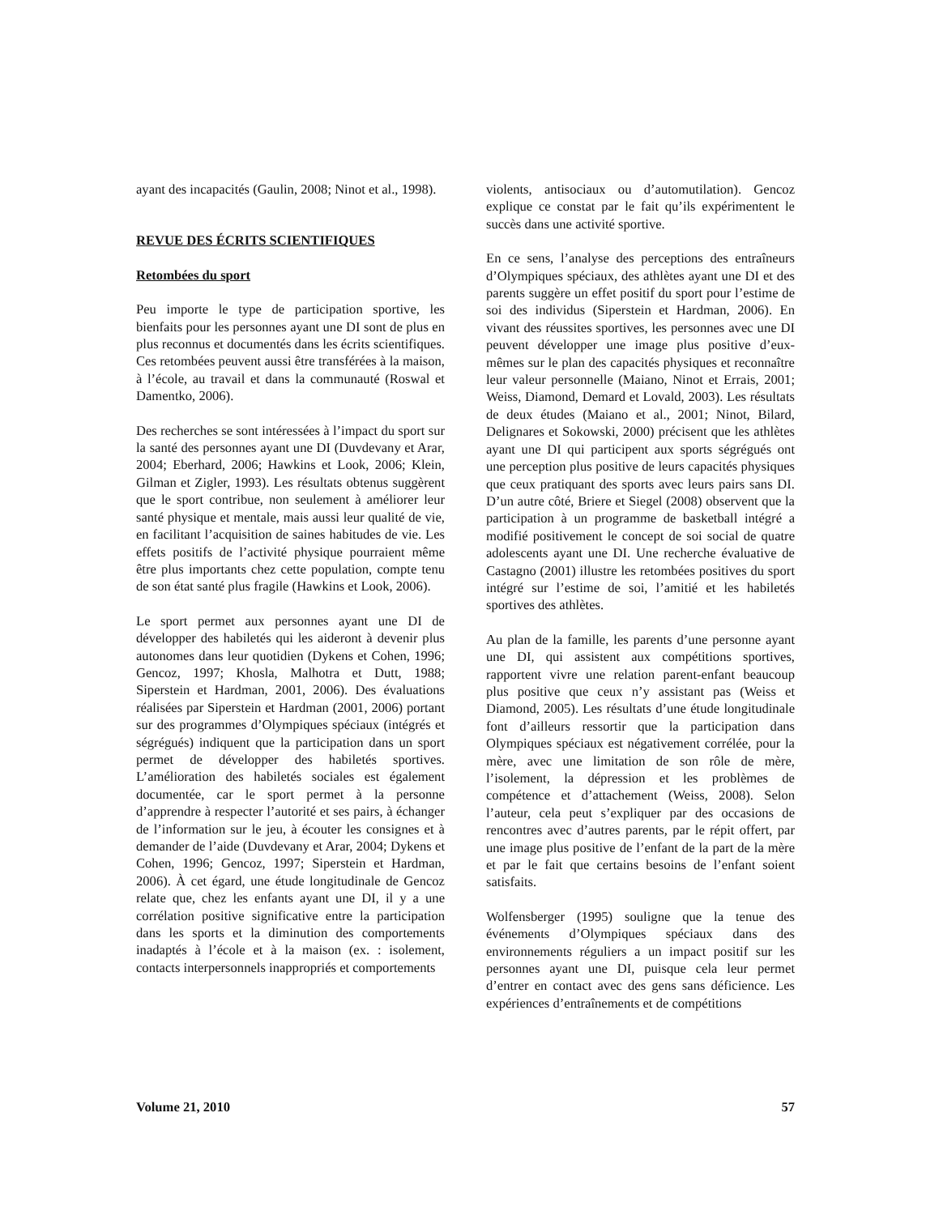ayant des incapacités (Gaulin, 2008; Ninot et al., 1998).
REVUE DES ÉCRITS SCIENTIFIQUES
Retombées du sport
Peu importe le type de participation sportive, les bienfaits pour les personnes ayant une DI sont de plus en plus reconnus et documentés dans les écrits scientifiques. Ces retombées peuvent aussi être transférées à la maison, à l’école, au travail et dans la communauté (Roswal et Damentko, 2006).
Des recherches se sont intéressées à l’impact du sport sur la santé des personnes ayant une DI (Duvdevany et Arar, 2004; Eberhard, 2006; Hawkins et Look, 2006; Klein, Gilman et Zigler, 1993). Les résultats obtenus suggèrent que le sport contribue, non seulement à améliorer leur santé physique et mentale, mais aussi leur qualité de vie, en facilitant l’acquisition de saines habitudes de vie. Les effets positifs de l’activité physique pourraient même être plus importants chez cette population, compte tenu de son état santé plus fragile (Hawkins et Look, 2006).
Le sport permet aux personnes ayant une DI de développer des habiletés qui les aideront à devenir plus autonomes dans leur quotidien (Dykens et Cohen, 1996; Gencoz, 1997; Khosla, Malhotra et Dutt, 1988; Siperstein et Hardman, 2001, 2006). Des évaluations réalisées par Siperstein et Hardman (2001, 2006) portant sur des programmes d’Olympiques spéciaux (intégrés et ségrégués) indiquent que la participation dans un sport permet de développer des habiletés sportives. L’amélioration des habiletés sociales est également documentée, car le sport permet à la personne d’apprendre à respecter l’autorité et ses pairs, à échanger de l’information sur le jeu, à écouter les consignes et à demander de l’aide (Duvdevany et Arar, 2004; Dykens et Cohen, 1996; Gencoz, 1997; Siperstein et Hardman, 2006). À cet égard, une étude longitudinale de Gencoz relate que, chez les enfants ayant une DI, il y a une corrélation positive significative entre la participation dans les sports et la diminution des comportements inadaptés à l’école et à la maison (ex. : isolement, contacts interpersonnels inappropriés et comportements
violents, antisociaux ou d’automutilation). Gencoz explique ce constat par le fait qu’ils expérimentent le succès dans une activité sportive.
En ce sens, l’analyse des perceptions des entraîneurs d’Olympiques spéciaux, des athlètes ayant une DI et des parents suggère un effet positif du sport pour l’estime de soi des individus (Siperstein et Hardman, 2006). En vivant des réussites sportives, les personnes avec une DI peuvent développer une image plus positive d’eux-mêmes sur le plan des capacités physiques et reconnaître leur valeur personnelle (Maiano, Ninot et Errais, 2001; Weiss, Diamond, Demard et Lovald, 2003). Les résultats de deux études (Maiano et al., 2001; Ninot, Bilard, Delignares et Sokowski, 2000) précisent que les athlètes ayant une DI qui participent aux sports ségrégués ont une perception plus positive de leurs capacités physiques que ceux pratiquant des sports avec leurs pairs sans DI. D’un autre côté, Briere et Siegel (2008) observent que la participation à un programme de basketball intégré a modifié positivement le concept de soi social de quatre adolescents ayant une DI. Une recherche évaluative de Castagno (2001) illustre les retombées positives du sport intégré sur l’estime de soi, l’amitié et les habiletés sportives des athlètes.
Au plan de la famille, les parents d’une personne ayant une DI, qui assistent aux compétitions sportives, rapportent vivre une relation parent-enfant beaucoup plus positive que ceux n’y assistant pas (Weiss et Diamond, 2005). Les résultats d’une étude longitudinale font d’ailleurs ressortir que la participation dans Olympiques spéciaux est négativement corrélée, pour la mère, avec une limitation de son rôle de mère, l’isolement, la dépression et les problèmes de compétence et d’attachement (Weiss, 2008). Selon l’auteur, cela peut s’expliquer par des occasions de rencontres avec d’autres parents, par le répit offert, par une image plus positive de l’enfant de la part de la mère et par le fait que certains besoins de l’enfant soient satisfaits.
Wolfensberger (1995) souligne que la tenue des événements d’Olympiques spéciaux dans des environnements réguliers a un impact positif sur les personnes ayant une DI, puisque cela leur permet d’entrer en contact avec des gens sans déficience. Les expériences d’entraînements et de compétitions
Volume 21, 2010 57